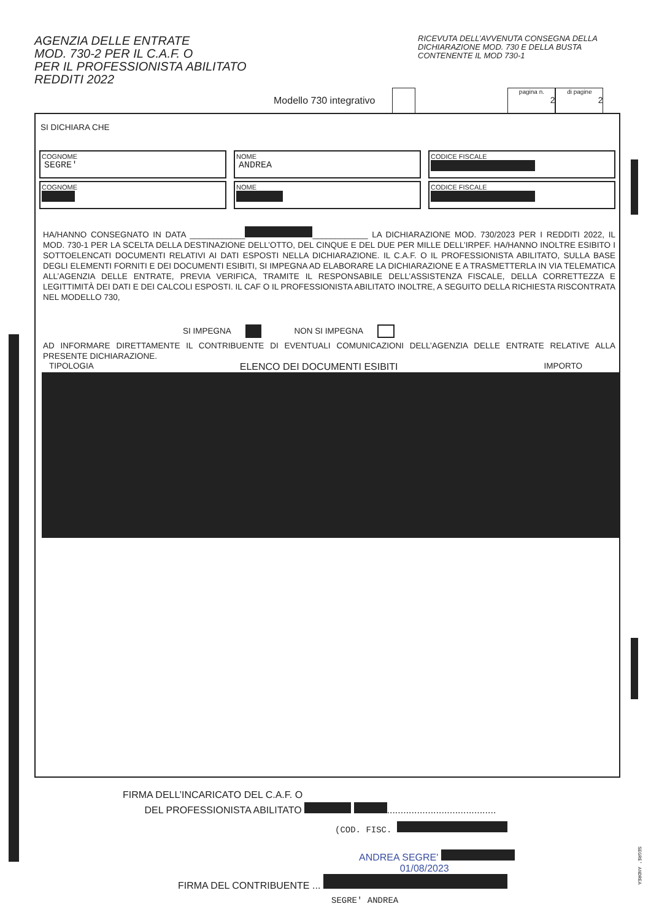AGENZIA DELLE ENTRATE
MOD. 730-2 PER IL C.A.F. O
PER IL PROFESSIONISTA ABILITATO
REDDITI 2022
RICEVUTA DELL’AVVENUTA CONSEGNA DELLA DICHIARAZIONE MOD. 730 E DELLA BUSTA CONTENENTE IL MOD 730-1
Modello 730 integrativo pagina n.
2 di pagine
2
SI DICHIARA CHE
COGNOME
SEGRE'
NOME
ANDREA
CODICE FISCALE
COGNOME
NOME
CODICE FISCALE
HA/HANNO CONSEGNATO IN DATA ____________ ____________ LA DICHIARAZIONE MOD. 730/2023 PER I REDDITI 2022, IL MOD. 730-1 PER LA SCELTA DELLA DESTINAZIONE DELL’OTTO, DEL CINQUE E DEL DUE PER MILLE DELL’IRPEF. HA/HANNO INOLTRE ESIBITO I SOTTOELENCATI DOCUMENTI RELATIVI AI DATI ESPOSTI NELLA DICHIARAZIONE. IL C.A.F. O IL PROFESSIONISTA ABILITATO, SULLA BASE DEGLI ELEMENTI FORNITI E DEI DOCUMENTI ESIBITI, SI IMPEGNA AD ELABORARE LA DICHIARAZIONE E A TRASMETTERLA IN VIA TELEMATICA ALL’AGENZIA DELLE ENTRATE, PREVIA VERIFICA, TRAMITE IL RESPONSABILE DELL’ASSISTENZA FISCALE, DELLA CORRETTEZZA E LEGITTIMITÀ DEI DATI E DEI CALCOLI ESPOSTI. IL CAF O IL PROFESSIONISTA ABILITATO INOLTRE, A SEGUITO DELLA RICHIESTA RISCONTRATA NEL MODELLO 730,
SI IMPEGNA NON SI IMPEGNA
AD INFORMARE DIRETTAMENTE IL CONTRIBUENTE DI EVENTUALI COMUNICAZIONI DELL’AGENZIA DELLE ENTRATE RELATIVE ALLA PRESENTE DICHIARAZIONE.
TIPOLOGIA ELENCO DEI DOCUMENTI ESIBITI IMPORTO
FIRMA DELL’INCARICATO DEL C.A.F. O
DEL PROFESSIONISTA ABILITATO ........................................
(COD. FISC.
ANDREA SEGRE'
01/08/2023
FIRMA DEL CONTRIBUENTE ...
SEGRE' ANDREA
SEGRE' ANDREA